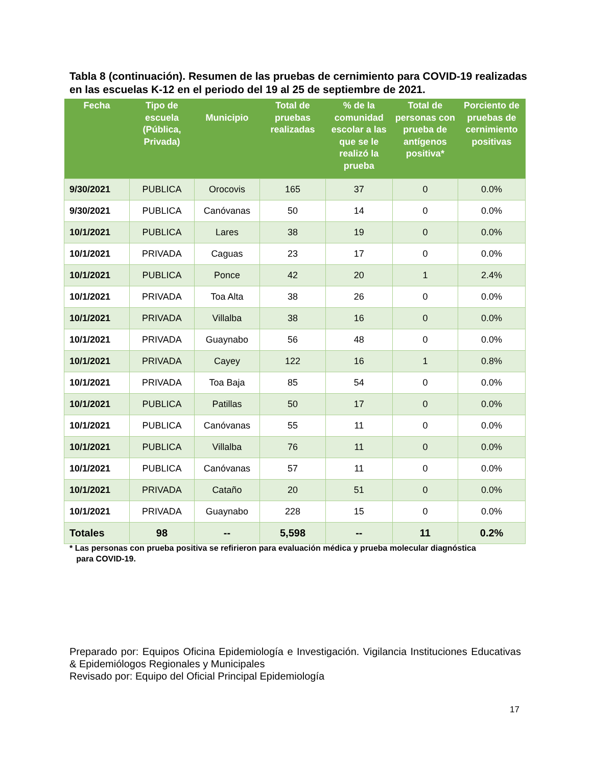Tabla 8 (continuación). Resumen de las pruebas de cernimiento para COVID-19 realizadas en las escuelas K-12 en el periodo del 19 al 25 de septiembre de 2021.
| Fecha | Tipo de escuela (Pública, Privada) | Municipio | Total de pruebas realizadas | % de la comunidad escolar a las que se le realizó la prueba | Total de personas con prueba de antígenos positiva* | Porciento de pruebas de cernimiento positivas |
| --- | --- | --- | --- | --- | --- | --- |
| 9/30/2021 | PUBLICA | Orocovis | 165 | 37 | 0 | 0.0% |
| 9/30/2021 | PUBLICA | Canóvanas | 50 | 14 | 0 | 0.0% |
| 10/1/2021 | PUBLICA | Lares | 38 | 19 | 0 | 0.0% |
| 10/1/2021 | PRIVADA | Caguas | 23 | 17 | 0 | 0.0% |
| 10/1/2021 | PUBLICA | Ponce | 42 | 20 | 1 | 2.4% |
| 10/1/2021 | PRIVADA | Toa Alta | 38 | 26 | 0 | 0.0% |
| 10/1/2021 | PRIVADA | Villalba | 38 | 16 | 0 | 0.0% |
| 10/1/2021 | PRIVADA | Guaynabo | 56 | 48 | 0 | 0.0% |
| 10/1/2021 | PRIVADA | Cayey | 122 | 16 | 1 | 0.8% |
| 10/1/2021 | PRIVADA | Toa Baja | 85 | 54 | 0 | 0.0% |
| 10/1/2021 | PUBLICA | Patillas | 50 | 17 | 0 | 0.0% |
| 10/1/2021 | PUBLICA | Canóvanas | 55 | 11 | 0 | 0.0% |
| 10/1/2021 | PUBLICA | Villalba | 76 | 11 | 0 | 0.0% |
| 10/1/2021 | PUBLICA | Canóvanas | 57 | 11 | 0 | 0.0% |
| 10/1/2021 | PRIVADA | Cataño | 20 | 51 | 0 | 0.0% |
| 10/1/2021 | PRIVADA | Guaynabo | 228 | 15 | 0 | 0.0% |
| Totales | 98 | -- | 5,598 | -- | 11 | 0.2% |
* Las personas con prueba positiva se refirieron para evaluación médica y prueba molecular diagnóstica
para COVID-19.
Preparado por: Equipos Oficina Epidemiología e Investigación. Vigilancia Instituciones Educativas & Epidemiólogos Regionales y Municipales
Revisado por: Equipo del Oficial Principal Epidemiología
17